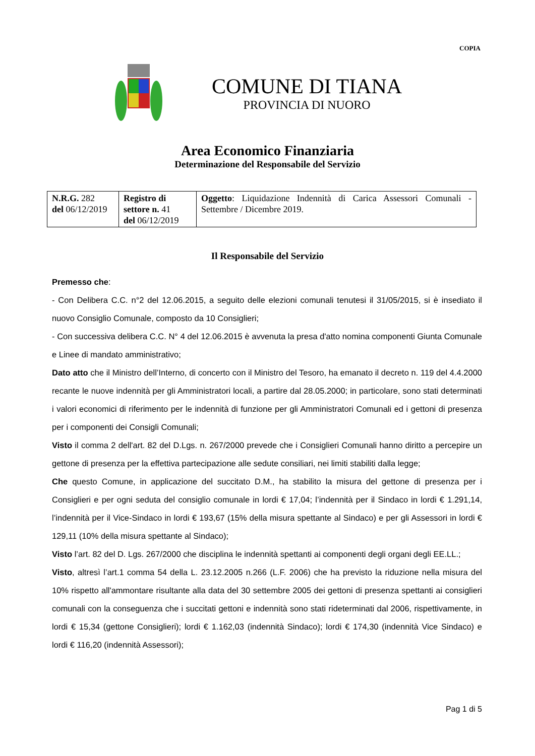COPIA
COMUNE DI TIANA
PROVINCIA DI NUORO
Area Economico Finanziaria
Determinazione del Responsabile del Servizio
| N.R.G. 282 del 06/12/2019 | Registro di settore n. 41 del 06/12/2019 | Oggetto : Liquidazione Indennità di Carica Assessori Comunali - Settembre / Dicembre 2019. |
Il Responsabile del Servizio
Premesso che:
- Con Delibera C.C. n°2 del 12.06.2015, a seguito delle elezioni comunali tenutesi il 31/05/2015, si è insediato il nuovo Consiglio Comunale, composto da 10 Consiglieri;
- Con successiva delibera C.C. N° 4 del 12.06.2015 è avvenuta la presa d'atto nomina componenti Giunta Comunale e Linee di mandato amministrativo;
Dato atto che il Ministro dell’Interno, di concerto con il Ministro del Tesoro, ha emanato il decreto n. 119 del 4.4.2000 recante le nuove indennità per gli Amministratori locali, a partire dal 28.05.2000; in particolare, sono stati determinati i valori economici di riferimento per le indennità di funzione per gli Amministratori Comunali ed i gettoni di presenza per i componenti dei Consigli Comunali;
Visto il comma 2 dell'art. 82 del D.Lgs. n. 267/2000 prevede che i Consiglieri Comunali hanno diritto a percepire un gettone di presenza per la effettiva partecipazione alle sedute consiliari, nei limiti stabiliti dalla legge;
Che questo Comune, in applicazione del succitato D.M., ha stabilito la misura del gettone di presenza per i Consiglieri e per ogni seduta del consiglio comunale in lordi € 17,04; l’indennità per il Sindaco in lordi € 1.291,14, l’indennità per il Vice-Sindaco in lordi € 193,67 (15% della misura spettante al Sindaco) e per gli Assessori in lordi € 129,11 (10% della misura spettante al Sindaco);
Visto l’art. 82 del D. Lgs. 267/2000 che disciplina le indennità spettanti ai componenti degli organi degli EE.LL.;
Visto, altresì l’art.1 comma 54 della L. 23.12.2005 n.266 (L.F. 2006) che ha previsto la riduzione nella misura del 10% rispetto all'ammontare risultante alla data del 30 settembre 2005 dei gettoni di presenza spettanti ai consiglieri comunali con la conseguenza che i succitati gettoni e indennità sono stati rideterminati dal 2006, rispettivamente, in lordi € 15,34 (gettone Consiglieri); lordi € 1.162,03 (indennità Sindaco); lordi € 174,30 (indennità Vice Sindaco) e lordi € 116,20 (indennità Assessori);
Pag 1 di 5